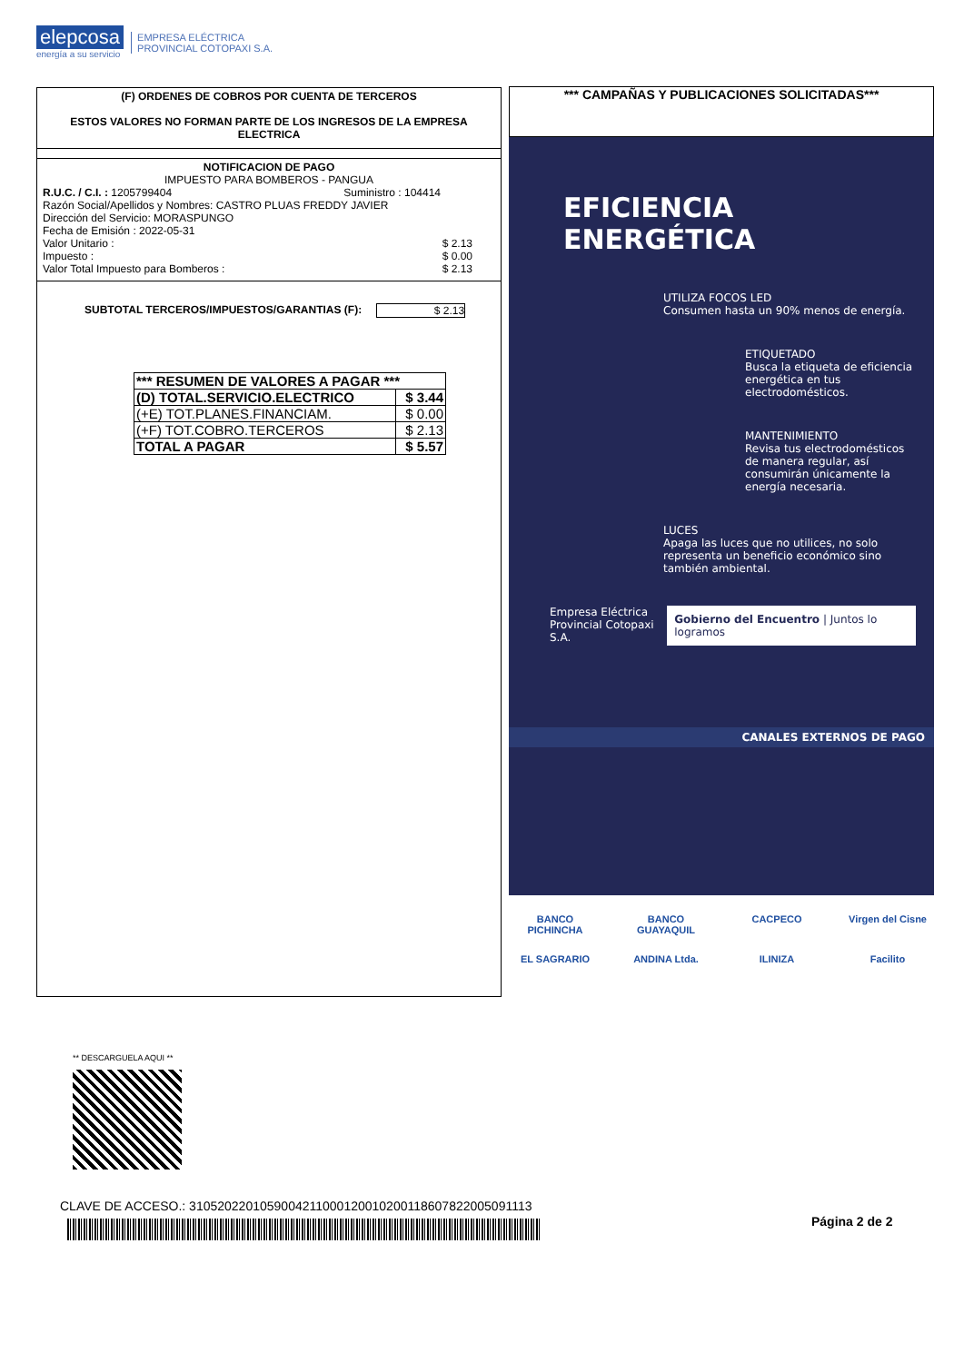elepcosa
energía a su servicio
EMPRESA ELÉCTRICA
PROVINCIAL COTOPAXI S.A.
(F) ORDENES DE COBROS POR CUENTA DE TERCEROS
ESTOS VALORES NO FORMAN PARTE DE LOS INGRESOS DE LA EMPRESA ELECTRICA
NOTIFICACION DE PAGO
IMPUESTO PARA BOMBEROS - PANGUA
R.U.C. / C.I. : 1205799404 Suministro : 104414
Razón Social/Apellidos y Nombres: CASTRO PLUAS FREDDY JAVIER
Dirección del Servicio: MORASPUNGO
Fecha de Emisión : 2022-05-31
Valor Unitario : $ 2.13
Impuesto : $ 0.00
Valor Total Impuesto para Bomberos : $ 2.13
SUBTOTAL TERCEROS/IMPUESTOS/GARANTIAS (F): $ 2.13
| *** RESUMEN DE VALORES A PAGAR *** | |
| --- | --- |
| (D) TOTAL.SERVICIO.ELECTRICO | $ 3.44 |
| (+E) TOT.PLANES.FINANCIAM. | $ 0.00 |
| (+F) TOT.COBRO.TERCEROS | $ 2.13 |
| TOTAL A PAGAR | $ 5.57 |
*** CAMPAÑAS Y PUBLICACIONES SOLICITADAS***
EFICIENCIA
ENERGÉTICA
UTILIZA FOCOS LED
Consumen hasta un 90% menos de energía.
ETIQUETADO
Busca la etiqueta de eficiencia energética en tus electrodomésticos.
MANTENIMIENTO
Revisa tus electrodomésticos de manera regular, así consumirán únicamente la energía necesaria.
LUCES
Apaga las luces que no utilices, no solo representa un beneficio económico sino también ambiental.
Empresa Eléctrica
Provincial Cotopaxi S.A. Gobierno del Encuentro | Juntos lo logramos
CANALES EXTERNOS DE PAGO
BANCO PICHINCHA BANCO GUAYAQUIL CACPECO Virgen del Cisne EL SAGRARIO ANDINA Ltda. ILINIZA Facilito
** DESCARGUELA AQUI **
CLAVE DE ACCESO.: 3105202201059004211000120010200118607822005091113
Página 2 de 2